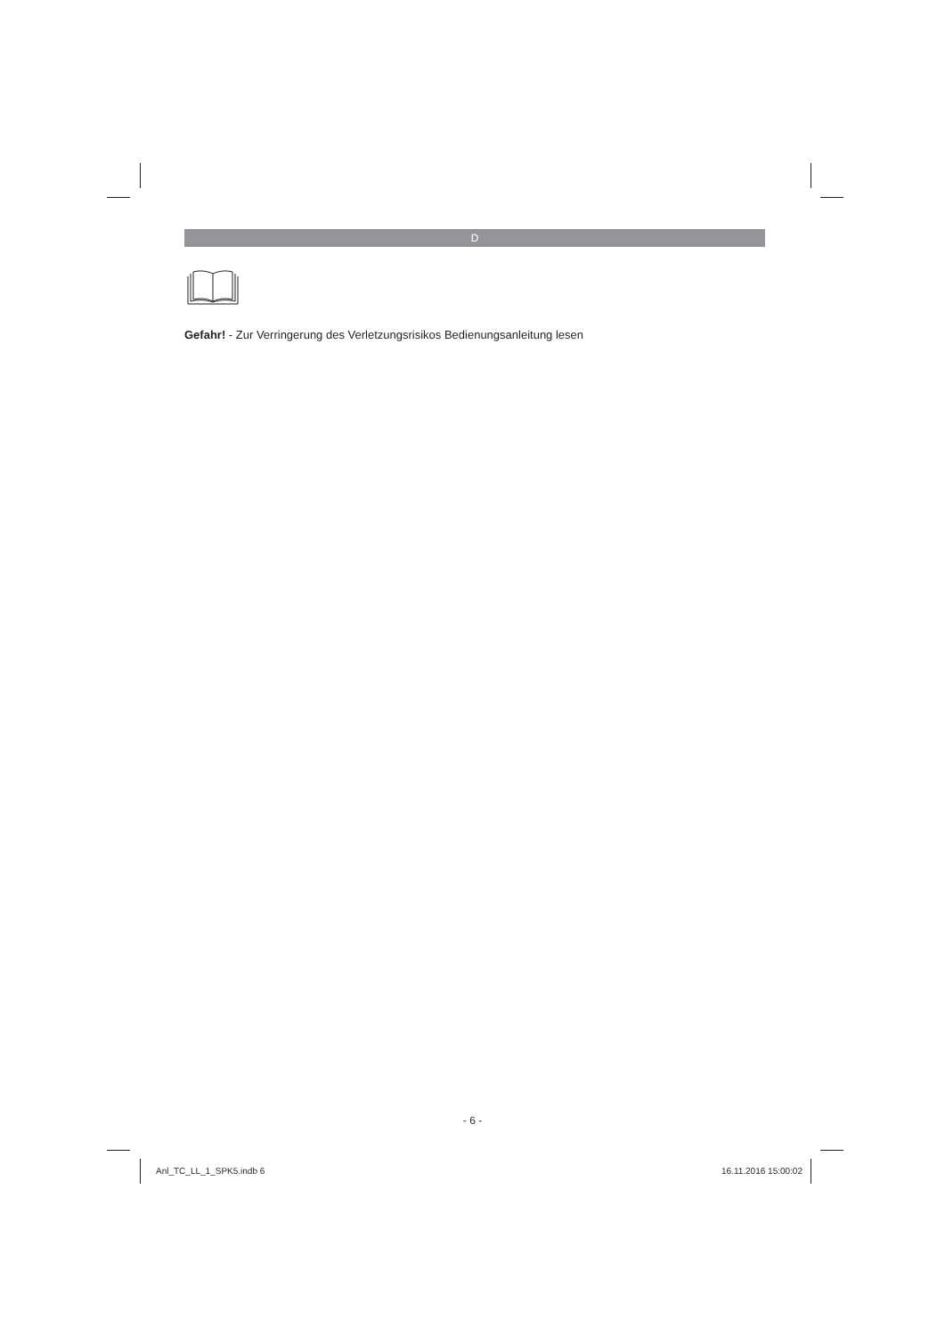D
Gefahr! - Zur Verringerung des Verletzungsrisikos Bedienungsanleitung lesen
- 6 -
Anl_TC_LL_1_SPK5.indb 6 16.11.2016 15:00:02